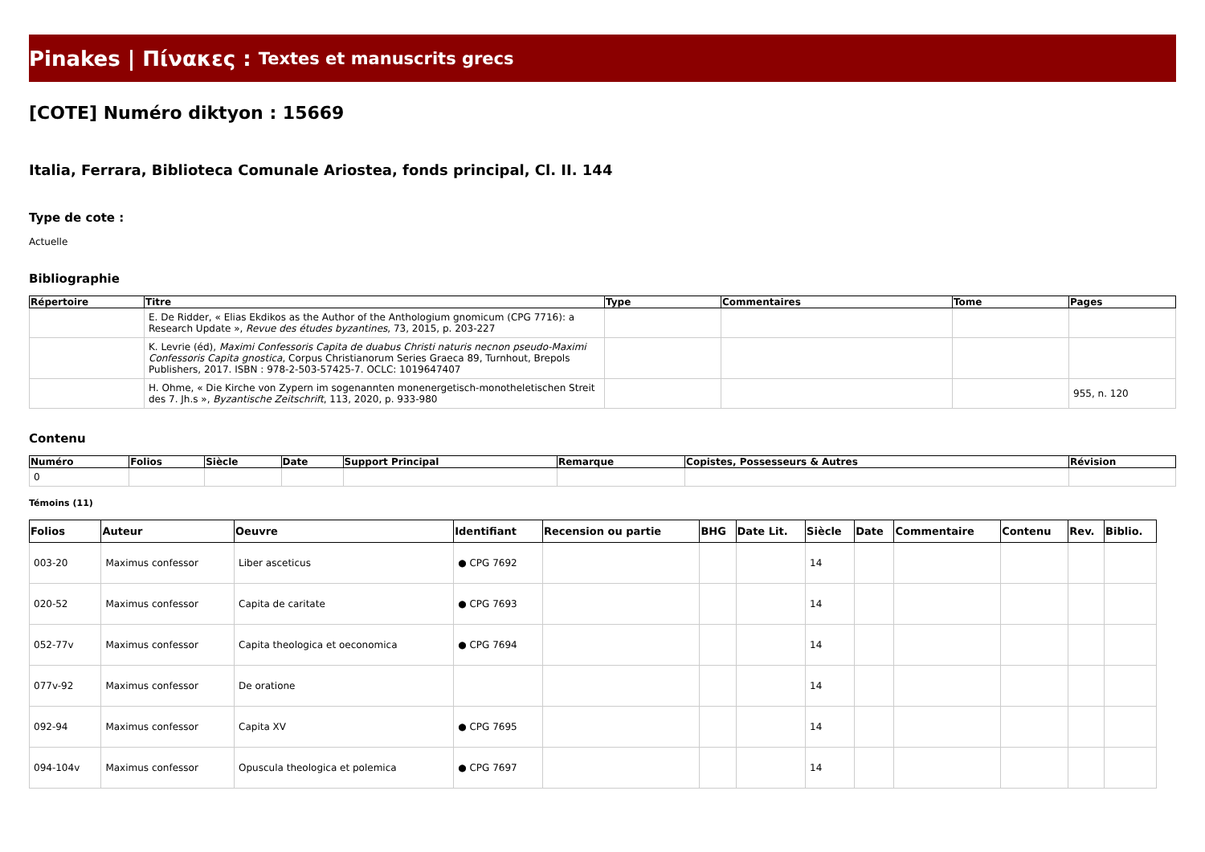Pinakes | Πίνακες : Textes et manuscrits grecs
[COTE] Numéro diktyon : 15669
Italia, Ferrara, Biblioteca Comunale Ariostea, fonds principal, Cl. II. 144
Type de cote :
Actuelle
Bibliographie
| Répertoire | Titre | Type | Commentaires | Tome | Pages |
| --- | --- | --- | --- | --- | --- |
| | E. De Ridder, « Elias Ekdikos as the Author of the Anthologium gnomicum (CPG 7716): a Research Update », Revue des études byzantines , 73, 2015, p. 203-227 | | | | |
| | K. Levrie (éd), Maximi Confessoris Capita de duabus Christi naturis necnon pseudo-Maximi Confessoris Capita gnostica , Corpus Christianorum Series Graeca 89, Turnhout, Brepols Publishers, 2017. ISBN : 978-2-503-57425-7. OCLC: 1019647407 | | | | |
| | H. Ohme, « Die Kirche von Zypern im sogenannten monenergetisch-monotheletischen Streit des 7. Jh.s », Byzantische Zeitschrift , 113, 2020, p. 933-980 | | | | 955, n. 120 |
Contenu
| Numéro | Folios | Siècle | Date | Support Principal | Remarque | Copistes, Possesseurs & Autres | Révision |
| --- | --- | --- | --- | --- | --- | --- | --- |
| 0 | | | | | | | |
Témoins (11)
| Folios | Auteur | Oeuvre | Identifiant | Recension ou partie | BHG | Date Lit. | Siècle | Date | Commentaire | Contenu | Rev. | Biblio. |
| --- | --- | --- | --- | --- | --- | --- | --- | --- | --- | --- | --- | --- |
| 003-20 | Maximus confessor | Liber asceticus | ● CPG 7692 | | | | 14 | | | | | |
| 020-52 | Maximus confessor | Capita de caritate | ● CPG 7693 | | | | 14 | | | | | |
| 052-77v | Maximus confessor | Capita theologica et oeconomica | ● CPG 7694 | | | | 14 | | | | | |
| 077v-92 | Maximus confessor | De oratione | | | | | 14 | | | | | |
| 092-94 | Maximus confessor | Capita XV | ● CPG 7695 | | | | 14 | | | | | |
| 094-104v | Maximus confessor | Opuscula theologica et polemica | ● CPG 7697 | | | | 14 | | | | | |